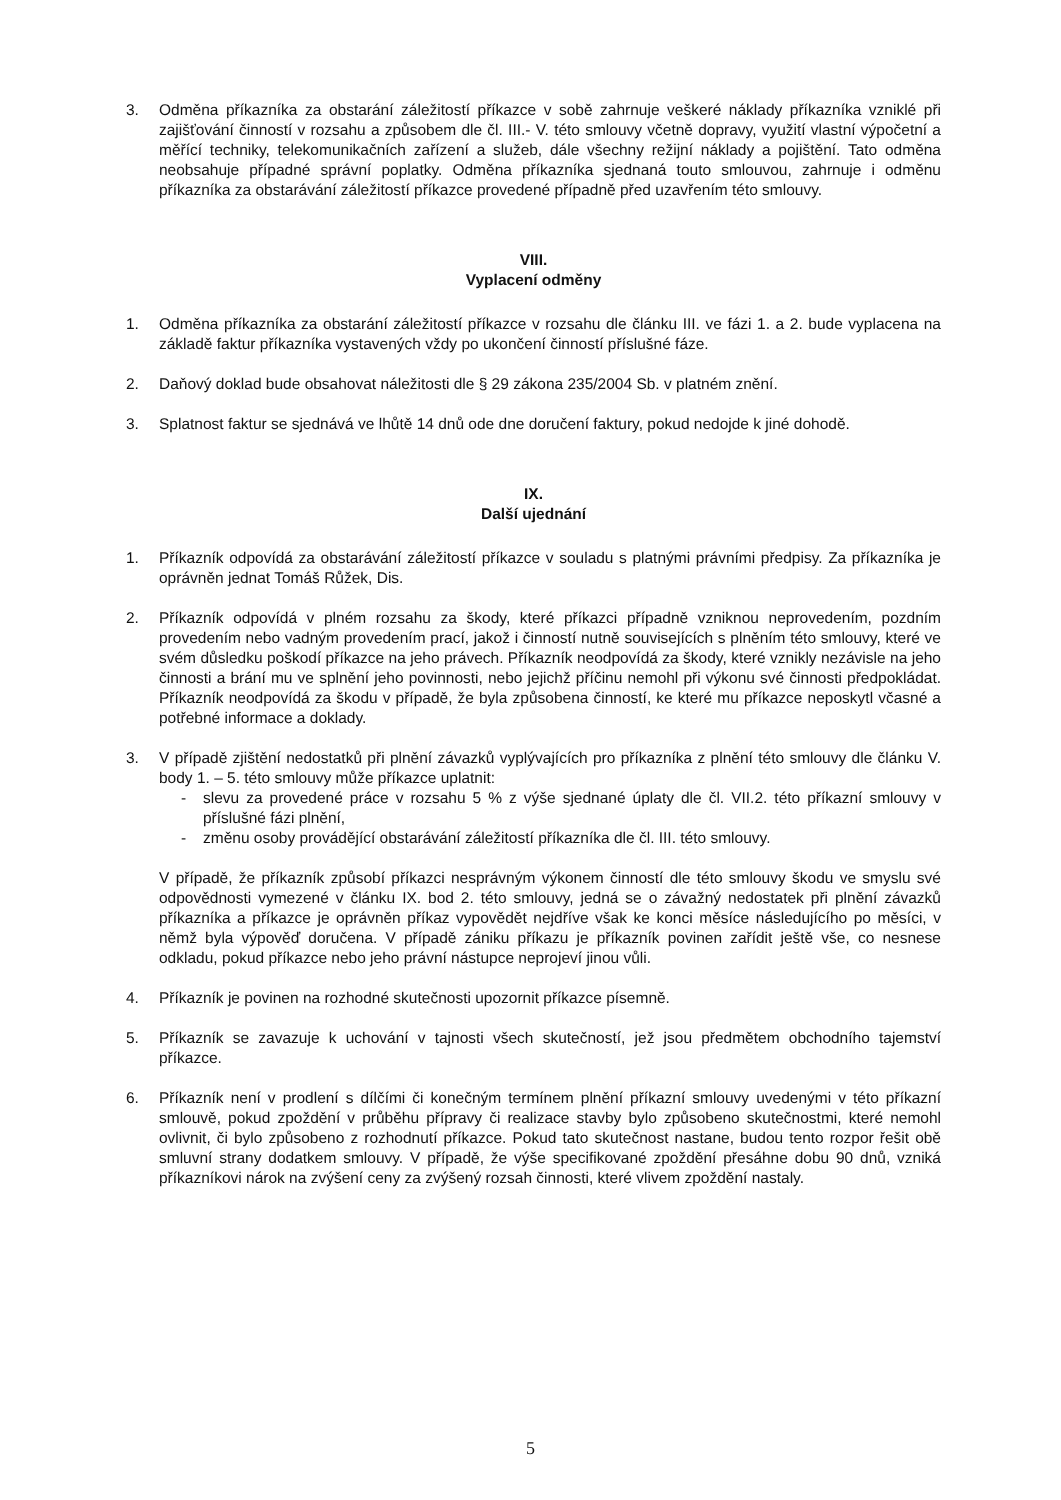3. Odměna příkazníka za obstarání záležitostí příkazce v sobě zahrnuje veškeré náklady příkazníka vzniklé při zajišťování činností v rozsahu a způsobem dle čl. III.- V. této smlouvy včetně dopravy, využití vlastní výpočetní a měřící techniky, telekomunikačních zařízení a služeb, dále všechny režijní náklady a pojištění. Tato odměna neobsahuje případné správní poplatky. Odměna příkazníka sjednaná touto smlouvou, zahrnuje i odměnu příkazníka za obstarávání záležitostí příkazce provedené případně před uzavřením této smlouvy.
VIII.
Vyplacení odměny
1. Odměna příkazníka za obstarání záležitostí příkazce v rozsahu dle článku III. ve fázi 1. a 2. bude vyplacena na základě faktur příkazníka vystavených vždy po ukončení činností příslušné fáze.
2. Daňový doklad bude obsahovat náležitosti dle § 29 zákona 235/2004 Sb. v platném znění.
3. Splatnost faktur se sjednává ve lhůtě 14 dnů ode dne doručení faktury, pokud nedojde k jiné dohodě.
IX.
Další ujednání
1. Příkazník odpovídá za obstarávání záležitostí příkazce v souladu s platnými právními předpisy. Za příkazníka je oprávněn jednat Tomáš Růžek, Dis.
2. Příkazník odpovídá v plném rozsahu za škody, které příkazci případně vzniknou neprovedením, pozdním provedením nebo vadným provedením prací, jakož i činností nutně souvisejících s plněním této smlouvy, které ve svém důsledku poškodí příkazce na jeho právech. Příkazník neodpovídá za škody, které vznikly nezávisle na jeho činnosti a brání mu ve splnění jeho povinnosti, nebo jejichž příčinu nemohl při výkonu své činnosti předpokládat. Příkazník neodpovídá za škodu v případě, že byla způsobena činností, ke které mu příkazce neposkytl včasné a potřebné informace a doklady.
3. V případě zjištění nedostatků při plnění závazků vyplývajících pro příkazníka z plnění této smlouvy dle článku V. body 1. – 5. této smlouvy může příkazce uplatnit:
- slevu za provedené práce v rozsahu 5 % z výše sjednané úplaty dle čl. VII.2. této příkazní smlouvy v příslušné fázi plnění,
- změnu osoby provádějící obstarávání záležitostí příkazníka dle čl. III. této smlouvy.
V případě, že příkazník způsobí příkazci nesprávným výkonem činností dle této smlouvy škodu ve smyslu své odpovědnosti vymezené v článku IX. bod 2. této smlouvy, jedná se o závažný nedostatek při plnění závazků příkazníka a příkazce je oprávněn příkaz vypovědět nejdříve však ke konci měsíce následujícího po měsíci, v němž byla výpověď doručena. V případě zániku příkazu je příkazník povinen zařídit ještě vše, co nesnese odkladu, pokud příkazce nebo jeho právní nástupce neprojeví jinou vůli.
4. Příkazník je povinen na rozhodné skutečnosti upozornit příkazce písemně.
5. Příkazník se zavazuje k uchování v tajnosti všech skutečností, jež jsou předmětem obchodního tajemství příkazce.
6. Příkazník není v prodlení s dílčími či konečným termínem plnění příkazní smlouvy uvedenými v této příkazní smlouvě, pokud zpoždění v průběhu přípravy či realizace stavby bylo způsobeno skutečnostmi, které nemohl ovlivnit, či bylo způsobeno z rozhodnutí příkazce. Pokud tato skutečnost nastane, budou tento rozpor řešit obě smluvní strany dodatkem smlouvy. V případě, že výše specifikované zpoždění přesáhne dobu 90 dnů, vzniká příkazníkovi nárok na zvýšení ceny za zvýšený rozsah činnosti, které vlivem zpoždění nastaly.
5